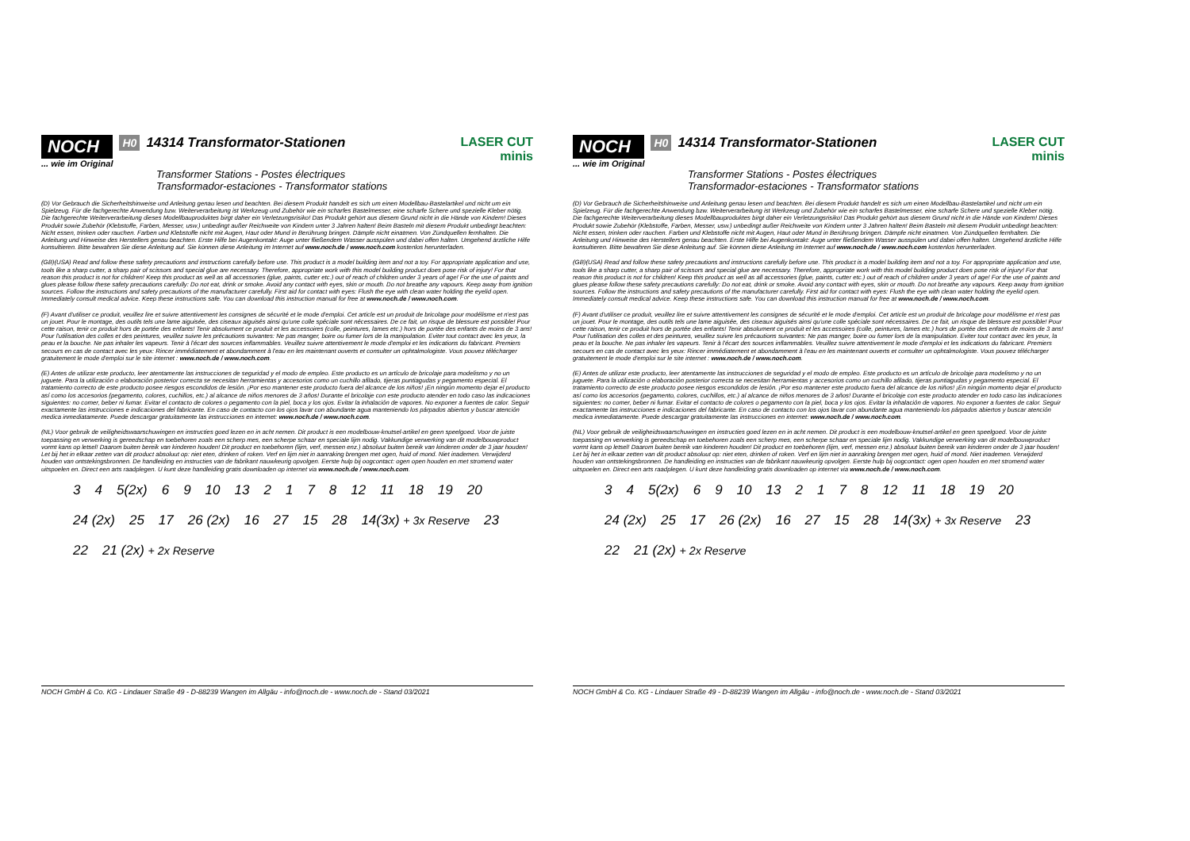NOCH
... wie im Original
H0 14314 Transformator-Stationen LASER CUT
minis
Transformer Stations - Postes électriques
Transformador-estaciones - Transformator stations
(D) Vor Gebrauch die Sicherheitshinweise und Anleitung genau lesen und beachten. Bei diesem Produkt handelt es sich um einen Modellbau-Bastelartikel und nicht um ein Spielzeug. Für die fachgerechte Anwendung bzw. Weiterverarbeitung ist Werkzeug und Zubehör wie ein scharfes Bastelmesser, eine scharfe Schere und spezielle Kleber nötig. Die fachgerechte Weiterverarbeitung dieses Modellbauproduktes birgt daher ein Verletzungsrisiko! Das Produkt gehört aus diesem Grund nicht in die Hände von Kindern! Dieses Produkt sowie Zubehör (Klebstoffe, Farben, Messer, usw.) unbedingt außer Reichweite von Kindern unter 3 Jahren halten! Beim Basteln mit diesem Produkt unbedingt beachten: Nicht essen, trinken oder rauchen. Farben und Klebstoffe nicht mit Augen, Haut oder Mund in Berührung bringen. Dämpfe nicht einatmen. Von Zündquellen fernhalten. Die Anleitung und Hinweise des Herstellers genau beachten. Erste Hilfe bei Augenkontakt: Auge unter fließendem Wasser ausspülen und dabei offen halten. Umgehend ärztliche Hilfe konsultieren. Bitte bewahren Sie diese Anleitung auf. Sie können diese Anleitung im Internet auf www.noch.de / www.noch.com kostenlos herunterladen.
(GB)(USA) Read and follow these safety precautions and instructions carefully before use. This product is a model building item and not a toy. For appropriate application and use, tools like a sharp cutter, a sharp pair of scissors and special glue are necessary. Therefore, appropriate work with this model building product does pose risk of injury! For that reason this product is not for children! Keep this product as well as all accessories (glue, paints, cutter etc.) out of reach of children under 3 years of age! For the use of paints and glues please follow these safety precautions carefully: Do not eat, drink or smoke. Avoid any contact with eyes, skin or mouth. Do not breathe any vapours. Keep away from ignition sources. Follow the instructions and safety precautions of the manufacturer carefully. First aid for contact with eyes: Flush the eye with clean water holding the eyelid open. Immediately consult medical advice. Keep these instructions safe. You can download this instruction manual for free at www.noch.de / www.noch.com.
(F) Avant d'utiliser ce produit, veuillez lire et suivre attentivement les consignes de sécurité et le mode d'emploi. Cet article est un produit de bricolage pour modélisme et n'est pas un jouet. Pour le montage, des outils tels une lame aiguisée, des ciseaux aiguisés ainsi qu'une colle spéciale sont nécessaires. De ce fait, un risque de blessure est possible! Pour cette raison, tenir ce produit hors de portée des enfants! Tenir absolument ce produit et les accessoires (colle, peintures, lames etc.) hors de portée des enfants de moins de 3 ans! Pour l'utilisation des colles et des peintures, veuillez suivre les précautions suivantes: Ne pas manger, boire ou fumer lors de la manipulation. Eviter tout contact avec les yeux, la peau et la bouche. Ne pas inhaler les vapeurs. Tenir à l'écart des sources inflammables. Veuillez suivre attentivement le mode d'emploi et les indications du fabricant. Premiers secours en cas de contact avec les yeux: Rincer immédiatement et abondamment à l'eau en les maintenant ouverts et consulter un ophtalmologiste. Vous pouvez télécharger gratuitement le mode d'emploi sur le site internet : www.noch.de / www.noch.com.
(E) Antes de utilizar este producto, leer atentamente las instrucciones de seguridad y el modo de empleo. Este producto es un artículo de bricolaje para modelismo y no un juguete. Para la utilización o elaboración posterior correcta se necesitan herramientas y accesorios como un cuchillo afilado, tijeras puntiagudas y pegamento especial. El tratamiento correcto de este producto posee riesgos escondidos de lesión. ¡Por eso mantener este producto fuera del alcance de los niños! ¡En ningún momento dejar el producto así como los accesorios (pegamento, colores, cuchillos, etc.) al alcance de niños menores de 3 años! Durante el bricolaje con este producto atender en todo caso las indicaciones siguientes: no comer, beber ni fumar. Evitar el contacto de colores o pegamento con la piel, boca y los ojos. Evitar la inhalación de vapores. No exponer a fuentes de calor. Seguir exactamente las instrucciones e indicaciones del fabricante. En caso de contacto con los ojos lavar con abundante agua manteniendo los párpados abiertos y buscar atención medica inmediatamente. Puede descargar gratuitamente las instrucciones en internet: www.noch.de / www.noch.com.
(NL) Voor gebruik de veiligheidswaarschuwingen en instructies goed lezen en in acht nemen. Dit product is een modelbouw-knutsel-artikel en geen speelgoed. Voor de juiste toepassing en verwerking is gereedschap en toebehoren zoals een scherp mes, een scherpe schaar en speciale lijm nodig. Vakkundige verwerking van dit modelbouwproduct vormt kans op letsel! Daarom buiten bereik van kinderen houden! Dit product en toebehoren (lijm, verf, messen enz.) absoluut buiten bereik van kinderen onder de 3 jaar houden! Let bij het in elkaar zetten van dit product absoluut op: niet eten, drinken of roken. Verf en lijm niet in aanraking brengen met ogen, huid of mond. Niet inademen. Verwijderd houden van ontstekingsbronnen. De handleiding en instructies van de fabrikant nauwkeurig opvolgen. Eerste hulp bij oogcontact: ogen open houden en met stromend water uitspoelen en. Direct een arts raadplegen. U kunt deze handleiding gratis downloaden op internet via www.noch.de / www.noch.com.
3 4 5(2x) 6 9 10 13 2 1 7 8 12 11 18 19 20 24 (2x) 25 17 26 (2x) 16 27 15 28 14(3x) + 3x Reserve 23 22 21 (2x) + 2x Reserve
NOCH GmbH & Co. KG - Lindauer Straße 49 - D-88239 Wangen im Allgäu - info@noch.de - www.noch.de - Stand 03/2021
NOCH
... wie im Original
H0 14314 Transformator-Stationen LASER CUT
minis
Transformer Stations - Postes électriques
Transformador-estaciones - Transformator stations
(D) Vor Gebrauch die Sicherheitshinweise und Anleitung genau lesen und beachten. Bei diesem Produkt handelt es sich um einen Modellbau-Bastelartikel und nicht um ein Spielzeug. Für die fachgerechte Anwendung bzw. Weiterverarbeitung ist Werkzeug und Zubehör wie ein scharfes Bastelmesser, eine scharfe Schere und spezielle Kleber nötig. Die fachgerechte Weiterverarbeitung dieses Modellbauproduktes birgt daher ein Verletzungsrisiko! Das Produkt gehört aus diesem Grund nicht in die Hände von Kindern! Dieses Produkt sowie Zubehör (Klebstoffe, Farben, Messer, usw.) unbedingt außer Reichweite von Kindern unter 3 Jahren halten! Beim Basteln mit diesem Produkt unbedingt beachten: Nicht essen, trinken oder rauchen. Farben und Klebstoffe nicht mit Augen, Haut oder Mund in Berührung bringen. Dämpfe nicht einatmen. Von Zündquellen fernhalten. Die Anleitung und Hinweise des Herstellers genau beachten. Erste Hilfe bei Augenkontakt: Auge unter fließendem Wasser ausspülen und dabei offen halten. Umgehend ärztliche Hilfe konsultieren. Bitte bewahren Sie diese Anleitung auf. Sie können diese Anleitung im Internet auf www.noch.de / www.noch.com kostenlos herunterladen.
(GB)(USA) Read and follow these safety precautions and instructions carefully before use. This product is a model building item and not a toy. For appropriate application and use, tools like a sharp cutter, a sharp pair of scissors and special glue are necessary. Therefore, appropriate work with this model building product does pose risk of injury! For that reason this product is not for children! Keep this product as well as all accessories (glue, paints, cutter etc.) out of reach of children under 3 years of age! For the use of paints and glues please follow these safety precautions carefully: Do not eat, drink or smoke. Avoid any contact with eyes, skin or mouth. Do not breathe any vapours. Keep away from ignition sources. Follow the instructions and safety precautions of the manufacturer carefully. First aid for contact with eyes: Flush the eye with clean water holding the eyelid open. Immediately consult medical advice. Keep these instructions safe. You can download this instruction manual for free at www.noch.de / www.noch.com.
(F) Avant d'utiliser ce produit, veuillez lire et suivre attentivement les consignes de sécurité et le mode d'emploi. Cet article est un produit de bricolage pour modélisme et n'est pas un jouet. Pour le montage, des outils tels une lame aiguisée, des ciseaux aiguisés ainsi qu'une colle spéciale sont nécessaires. De ce fait, un risque de blessure est possible! Pour cette raison, tenir ce produit hors de portée des enfants! Tenir absolument ce produit et les accessoires (colle, peintures, lames etc.) hors de portée des enfants de moins de 3 ans! Pour l'utilisation des colles et des peintures, veuillez suivre les précautions suivantes: Ne pas manger, boire ou fumer lors de la manipulation. Eviter tout contact avec les yeux, la peau et la bouche. Ne pas inhaler les vapeurs. Tenir à l'écart des sources inflammables. Veuillez suivre attentivement le mode d'emploi et les indications du fabricant. Premiers secours en cas de contact avec les yeux: Rincer immédiatement et abondamment à l'eau en les maintenant ouverts et consulter un ophtalmologiste. Vous pouvez télécharger gratuitement le mode d'emploi sur le site internet : www.noch.de / www.noch.com.
(E) Antes de utilizar este producto, leer atentamente las instrucciones de seguridad y el modo de empleo. Este producto es un artículo de bricolaje para modelismo y no un juguete. Para la utilización o elaboración posterior correcta se necesitan herramientas y accesorios como un cuchillo afilado, tijeras puntiagudas y pegamento especial. El tratamiento correcto de este producto posee riesgos escondidos de lesión. ¡Por eso mantener este producto fuera del alcance de los niños! ¡En ningún momento dejar el producto así como los accesorios (pegamento, colores, cuchillos, etc.) al alcance de niños menores de 3 años! Durante el bricolaje con este producto atender en todo caso las indicaciones siguientes: no comer, beber ni fumar. Evitar el contacto de colores o pegamento con la piel, boca y los ojos. Evitar la inhalación de vapores. No exponer a fuentes de calor. Seguir exactamente las instrucciones e indicaciones del fabricante. En caso de contacto con los ojos lavar con abundante agua manteniendo los párpados abiertos y buscar atención medica inmediatamente. Puede descargar gratuitamente las instrucciones en internet: www.noch.de / www.noch.com.
(NL) Voor gebruik de veiligheidswaarschuwingen en instructies goed lezen en in acht nemen. Dit product is een modelbouw-knutsel-artikel en geen speelgoed. Voor de juiste toepassing en verwerking is gereedschap en toebehoren zoals een scherp mes, een scherpe schaar en speciale lijm nodig. Vakkundige verwerking van dit modelbouwproduct vormt kans op letsel! Daarom buiten bereik van kinderen houden! Dit product en toebehoren (lijm, verf, messen enz.) absoluut buiten bereik van kinderen onder de 3 jaar houden! Let bij het in elkaar zetten van dit product absoluut op: niet eten, drinken of roken. Verf en lijm niet in aanraking brengen met ogen, huid of mond. Niet inademen. Verwijderd houden van ontstekingsbronnen. De handleiding en instructies van de fabrikant nauwkeurig opvolgen. Eerste hulp bij oogcontact: ogen open houden en met stromend water uitspoelen en. Direct een arts raadplegen. U kunt deze handleiding gratis downloaden op internet via www.noch.de / www.noch.com.
3 4 5(2x) 6 9 10 13 2 1 7 8 12 11 18 19 20 24 (2x) 25 17 26 (2x) 16 27 15 28 14(3x) + 3x Reserve 23 22 21 (2x) + 2x Reserve
NOCH GmbH & Co. KG - Lindauer Straße 49 - D-88239 Wangen im Allgäu - info@noch.de - www.noch.de - Stand 03/2021